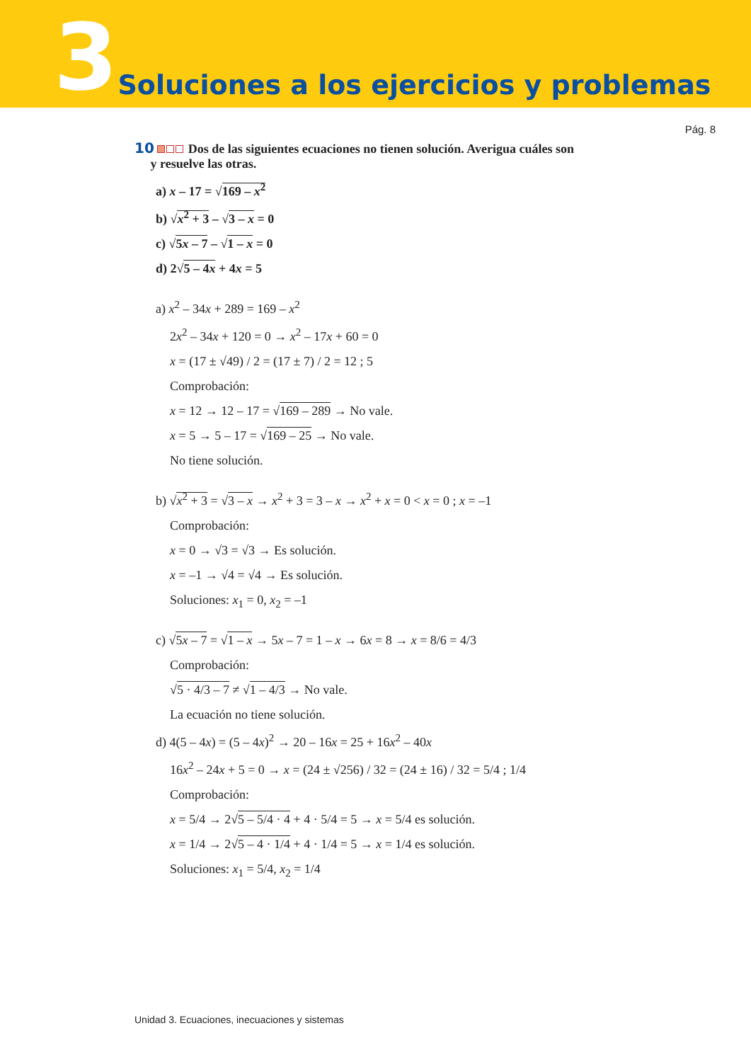3 Soluciones a los ejercicios y problemas
Pág. 8
10 Dos de las siguientes ecuaciones no tienen solución. Averigua cuáles son
y resuelve las otras.
a) x – 17 = √169 – x<sup>2</sup>
b) √x<sup>2</sup> + 3 – √3 – x = 0
c) √5x – 7 – √1 – x = 0
d) 2√5 – 4x + 4x = 5
a) x<sup>2</sup> – 34x + 289 = 169 – x<sup>2</sup>
2x<sup>2</sup> – 34x + 120 = 0 → x<sup>2</sup> – 17x + 60 = 0
x = (17 ± √49) / 2 = (17 ± 7) / 2 = 12 ; 5
Comprobación:
x = 12 → 12 – 17 = √169 – 289 → No vale.
x = 5 → 5 – 17 = √169 – 25 → No vale.
No tiene solución.
b) √x<sup>2</sup> + 3 = √3 – x → x<sup>2</sup> + 3 = 3 – x → x<sup>2</sup> + x = 0 < x = 0 ; x = –1
Comprobación:
x = 0 → √3 = √3 → Es solución.
x = –1 → √4 = √4 → Es solución.
Soluciones: x<sub>1</sub> = 0, x<sub>2</sub> = –1
c) √5x – 7 = √1 – x → 5x – 7 = 1 – x → 6x = 8 → x = 8/6 = 4/3
Comprobación:
√5 · 4/3 – 7 ≠ √1 – 4/3 → No vale.
La ecuación no tiene solución.
d) 4(5 – 4x) = (5 – 4x)<sup>2</sup> → 20 – 16x = 25 + 16x<sup>2</sup> – 40x
16x<sup>2</sup> – 24x + 5 = 0 → x = (24 ± √256) / 32 = (24 ± 16) / 32 = 5/4 ; 1/4
Comprobación:
x = 5/4 → 2√5 – 5/4 · 4 + 4 · 5/4 = 5 → x = 5/4 es solución.
x = 1/4 → 2√5 – 4 · 1/4 + 4 · 1/4 = 5 → x = 1/4 es solución.
Soluciones: x<sub>1</sub> = 5/4, x<sub>2</sub> = 1/4
Unidad 3. Ecuaciones, inecuaciones y sistemas